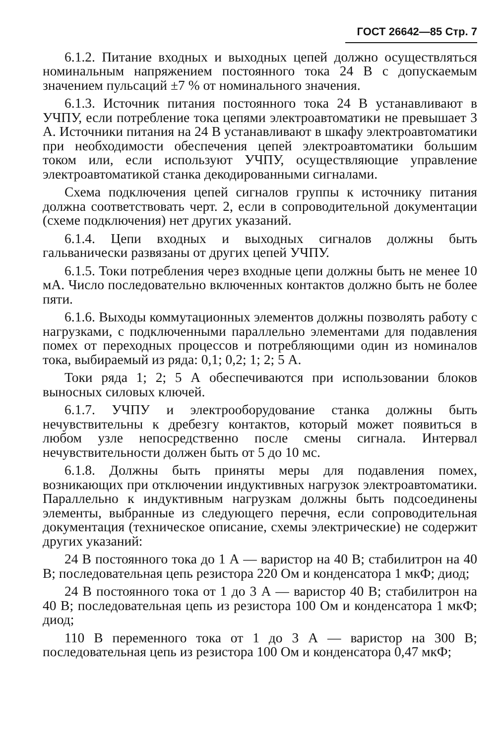ГОСТ 26642—85 Стр. 7
6.1.2. Питание входных и выходных цепей должно осуществляться номинальным напряжением постоянного тока 24 В с допускаемым значением пульсаций ±7 % от номинального значения.
6.1.3. Источник питания постоянного тока 24 В устанавливают в УЧПУ, если потребление тока цепями электроавтоматики не превышает 3 А. Источники питания на 24 В устанавливают в шкафу электроавтоматики при необходимости обеспечения цепей электроавтоматики большим током или, если используют УЧПУ, осуществляющие управление электроавтоматикой станка декодированными сигналами.
Схема подключения цепей сигналов группы к источнику питания должна соответствовать черт. 2, если в сопроводительной документации (схеме подключения) нет других указаний.
6.1.4. Цепи входных и выходных сигналов должны быть гальванически развязаны от других цепей УЧПУ.
6.1.5. Токи потребления через входные цепи должны быть не менее 10 мА. Число последовательно включенных контактов должно быть не более пяти.
6.1.6. Выходы коммутационных элементов должны позволять работу с нагрузками, с подключенными параллельно элементами для подавления помех от переходных процессов и потребляющими один из номиналов тока, выбираемый из ряда: 0,1; 0,2; 1; 2; 5 А.
Токи ряда 1; 2; 5 А обеспечиваются при использовании блоков выносных силовых ключей.
6.1.7. УЧПУ и электрооборудование станка должны быть нечувствительны к дребезгу контактов, который может появиться в любом узле непосредственно после смены сигнала. Интервал нечувствительности должен быть от 5 до 10 мс.
6.1.8. Должны быть приняты меры для подавления помех, возникающих при отключении индуктивных нагрузок электроавтоматики. Параллельно к индуктивным нагрузкам должны быть подсоединены элементы, выбранные из следующего перечня, если сопроводительная документация (техническое описание, схемы электрические) не содержит других указаний:
24 В постоянного тока до 1 А — варистор на 40 В; стабилитрон на 40 В; последовательная цепь резистора 220 Ом и конденсатора 1 мкФ; диод;
24 В постоянного тока от 1 до 3 А — варистор 40 В; стабилитрон на 40 В; последовательная цепь из резистора 100 Ом и конденсатора 1 мкФ; диод;
110 В переменного тока от 1 до 3 А — варистор на 300 В; последовательная цепь из резистора 100 Ом и конденсатора 0,47 мкФ;